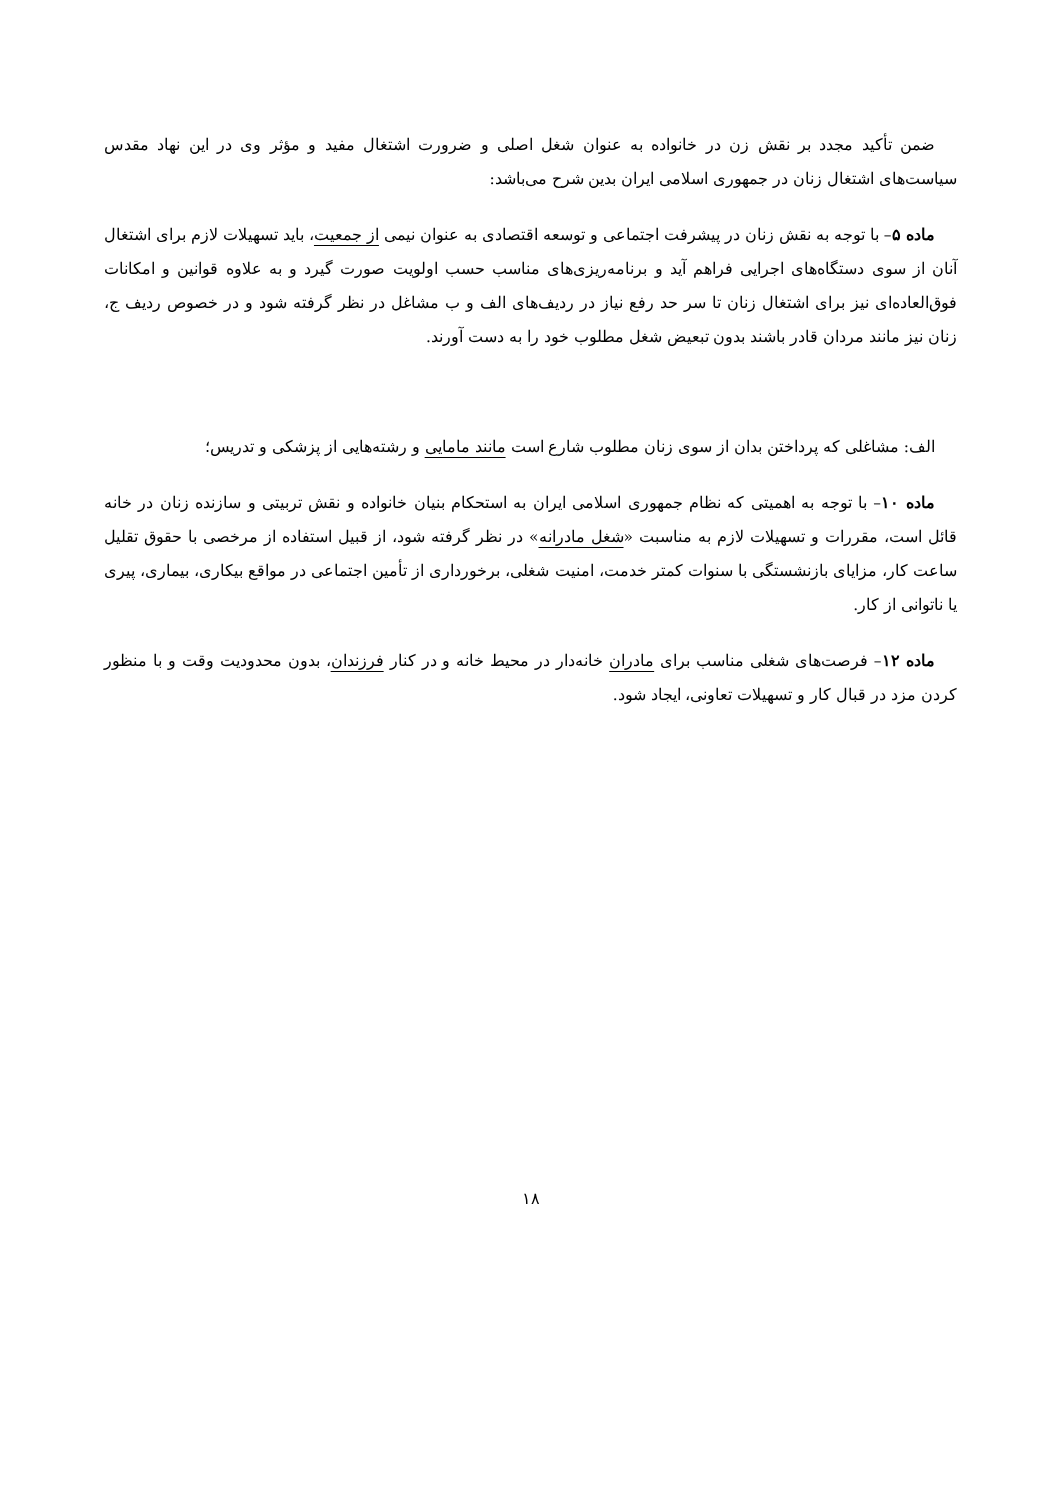ضمن تأکید مجدد بر نقش زن در خانواده به عنوان شغل اصلی و ضرورت اشتغال مفید و مؤثر وی در این نهاد مقدس سیاست‌های اشتغال زنان در جمهوری اسلامی ایران بدین شرح می‌باشد:
ماده ۵– با توجه به نقش زنان در پیشرفت اجتماعی و توسعه اقتصادی به عنوان نیمی از جمعیت، باید تسهیلات لازم برای اشتغال آنان از سوی دستگاه‌های اجرایی فراهم آید و برنامه‌ریزی‌های مناسب حسب اولویت صورت گیرد و به علاوه قوانین و امکانات فوق‌العاده‌ای نیز برای اشتغال زنان تا سر حد رفع نیاز در ردیف‌های الف و ب مشاغل در نظر گرفته شود و در خصوص ردیف ج، زنان نیز مانند مردان قادر باشند بدون تبعیض شغل مطلوب خود را به دست آورند.
الف: مشاغلی که پرداختن بدان از سوی زنان مطلوب شارع است مانند مامایی و رشته‌هایی از پزشکی و تدریس؛
ماده ۱۰– با توجه به اهمیتی که نظام جمهوری اسلامی ایران به استحکام بنیان خانواده و نقش تربیتی و سازنده زنان در خانه قائل است، مقررات و تسهیلات لازم به مناسبت «شغل مادرانه» در نظر گرفته شود، از قبیل استفاده از مرخصی با حقوق تقلیل ساعت کار، مزایای بازنشستگی با سنوات کمتر خدمت، امنیت شغلی، برخورداری از تأمین اجتماعی در مواقع بیکاری، بیماری، پیری یا ناتوانی از کار.
ماده ۱۲– فرصت‌های شغلی مناسب برای مادران خانه‌دار در محیط خانه و در کنار فرزندان، بدون محدودیت وقت و با منظور کردن مزد در قبال کار و تسهیلات تعاونی، ایجاد شود.
۱۸